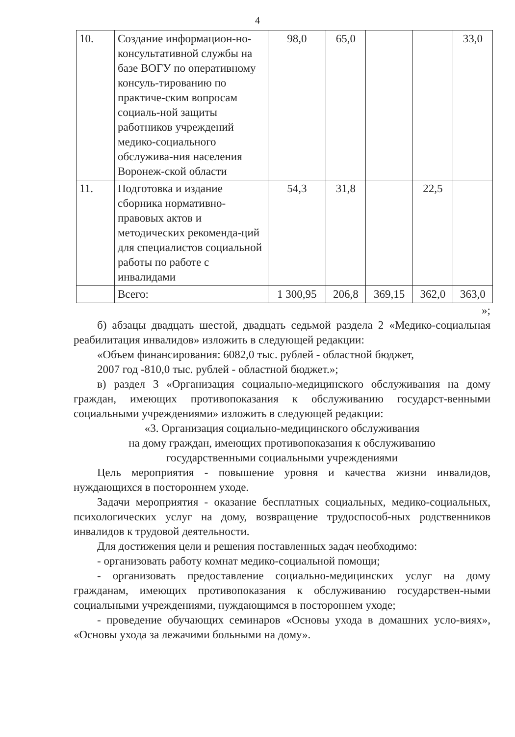4
| 10. | Создание информацион-но- консультативной службы на базе ВОГУ по оперативному консуль-тированию по практиче-ским вопросам социаль-ной защиты работников учреждений медико-социального обслужива-ния населения Воронеж-ской области | 98,0 | 65,0 | | | 33,0 |
| 11. | Подготовка и издание сборника нормативно-правовых актов и методических рекоменда-ций для специалистов социальной работы по работе с инвалидами | 54,3 | 31,8 | | 22,5 | |
| | Всего: | 1 300,95 | 206,8 | 369,15 | 362,0 | 363,0 |
»;
б) абзацы двадцать шестой, двадцать седьмой раздела 2 «Медико-социальная реабилитация инвалидов» изложить в следующей редакции:
«Объем финансирования: 6082,0 тыс. рублей - областной бюджет,
2007 год -810,0 тыс. рублей - областной бюджет.»;
в) раздел 3 «Организация социально-медицинского обслуживания на дому граждан, имеющих противопоказания к обслуживанию государст-венными социальными учреждениями» изложить в следующей редакции:
«3. Организация социально-медицинского обслуживания
на дому граждан, имеющих противопоказания к обслуживанию
государственными социальными учреждениями
Цель мероприятия - повышение уровня и качества жизни инвалидов, нуждающихся в постороннем уходе.
Задачи мероприятия - оказание бесплатных социальных, медико-социальных, психологических услуг на дому, возвращение трудоспособ-ных родственников инвалидов к трудовой деятельности.
Для достижения цели и решения поставленных задач необходимо:
- организовать работу комнат медико-социальной помощи;
- организовать предоставление социально-медицинских услуг на дому гражданам, имеющих противопоказания к обслуживанию государствен-ными социальными учреждениями, нуждающимся в постороннем уходе;
- проведение обучающих семинаров «Основы ухода в домашних усло-виях», «Основы ухода за лежачими больными на дому».